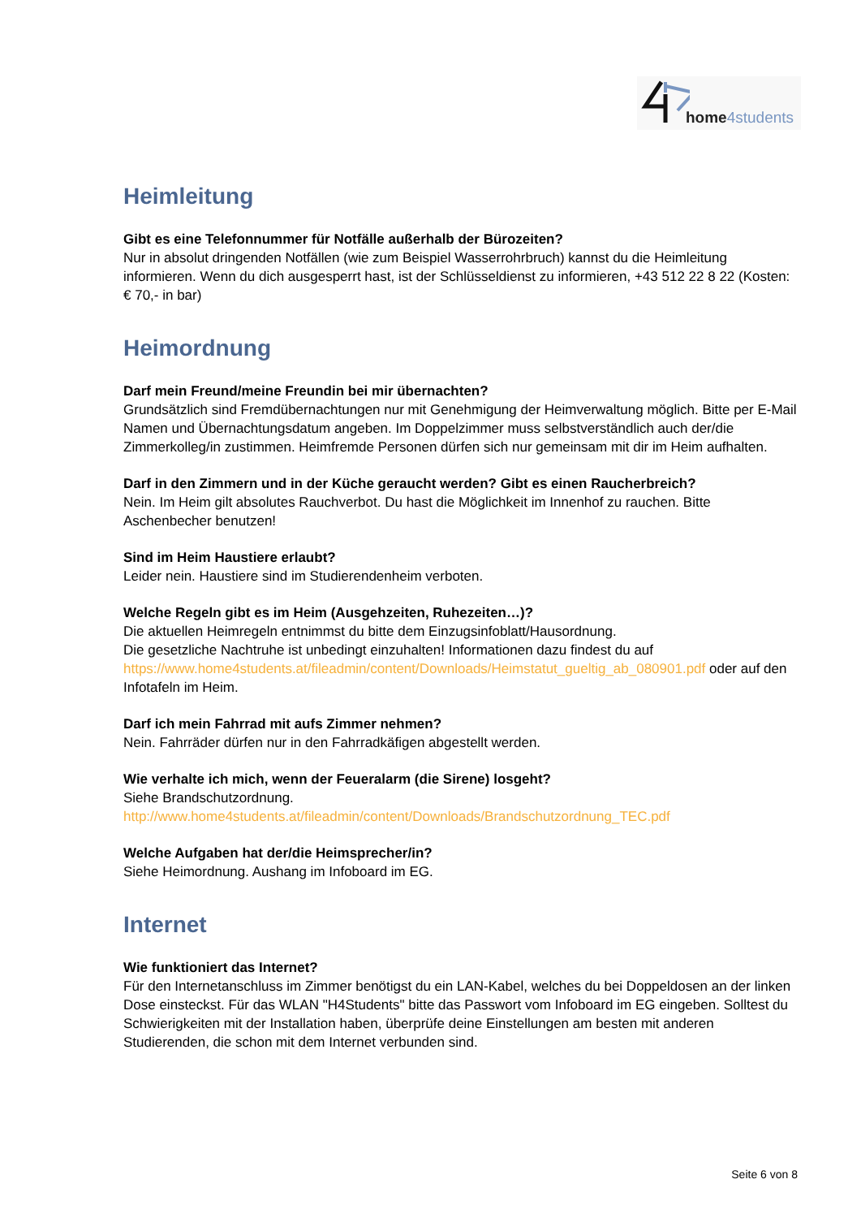home4students
Heimleitung
Gibt es eine Telefonnummer für Notfälle außerhalb der Bürozeiten?
Nur in absolut dringenden Notfällen (wie zum Beispiel Wasserrohrbruch) kannst du die Heimleitung informieren. Wenn du dich ausgesperrt hast, ist der Schlüsseldienst zu informieren, +43 512 22 8 22 (Kosten: € 70,- in bar)
Heimordnung
Darf mein Freund/meine Freundin bei mir übernachten?
Grundsätzlich sind Fremdübernachtungen nur mit Genehmigung der Heimverwaltung möglich. Bitte per E-Mail Namen und Übernachtungsdatum angeben. Im Doppelzimmer muss selbstverständlich auch der/die Zimmerkolleg/in zustimmen. Heimfremde Personen dürfen sich nur gemeinsam mit dir im Heim aufhalten.
Darf in den Zimmern und in der Küche geraucht werden? Gibt es einen Raucherbreich?
Nein. Im Heim gilt absolutes Rauchverbot. Du hast die Möglichkeit im Innenhof zu rauchen. Bitte Aschenbecher benutzen!
Sind im Heim Haustiere erlaubt?
Leider nein. Haustiere sind im Studierendenheim verboten.
Welche Regeln gibt es im Heim (Ausgehzeiten, Ruhezeiten…)?
Die aktuellen Heimregeln entnimmst du bitte dem Einzugsinfoblatt/Hausordnung.
Die gesetzliche Nachtruhe ist unbedingt einzuhalten! Informationen dazu findest du auf https://www.home4students.at/fileadmin/content/Downloads/Heimstatut_gueltig_ab_080901.pdf oder auf den Infotafeln im Heim.
Darf ich mein Fahrrad mit aufs Zimmer nehmen?
Nein. Fahrräder dürfen nur in den Fahrradkäfigen abgestellt werden.
Wie verhalte ich mich, wenn der Feueralarm (die Sirene) losgeht?
Siehe Brandschutzordnung.
http://www.home4students.at/fileadmin/content/Downloads/Brandschutzordnung_TEC.pdf
Welche Aufgaben hat der/die Heimsprecher/in?
Siehe Heimordnung. Aushang im Infoboard im EG.
Internet
Wie funktioniert das Internet?
Für den Internetanschluss im Zimmer benötigst du ein LAN-Kabel, welches du bei Doppeldosen an der linken Dose einsteckst. Für das WLAN "H4Students" bitte das Passwort vom Infoboard im EG eingeben. Solltest du Schwierigkeiten mit der Installation haben, überprüfe deine Einstellungen am besten mit anderen Studierenden, die schon mit dem Internet verbunden sind.
Seite 6 von 8